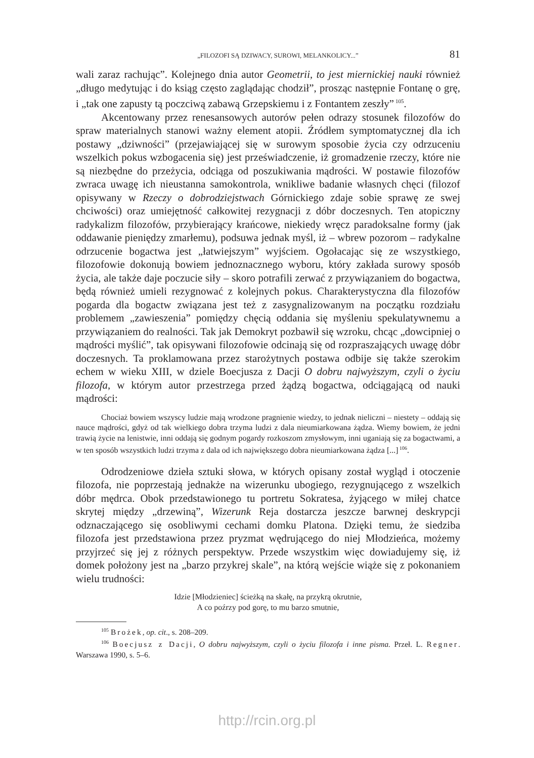„FILOZOFI SĄ DZIWACY, SUROWI, MELANKOLICY...” 81
wali zaraz rachując”. Kolejnego dnia autor Geometrii, to jest miernickiej nauki również „długo medytując i do ksiąg często zaglądając chodził”, prosząc następnie Fontanę o grę, i „tak one zapusty tą poczciwą zabawą Grzepskiemu i z Fontantem zeszły”<sup>105</sup>.
Akcentowany przez renesansowych autorów pełen odrazy stosunek filozofów do spraw materialnych stanowi ważny element atopii. Źródłem symptomatycznej dla ich postawy „dziwności” (przejawiającej się w surowym sposobie życia czy odrzuceniu wszelkich pokus wzbogacenia się) jest przeświadczenie, iż gromadzenie rzeczy, które nie są niezbędne do przeżycia, odciąga od poszukiwania mądrości. W postawie filozofów zwraca uwagę ich nieustanna samokontrola, wnikliwe badanie własnych chęci (filozof opisywany w Rzeczy o dobrodziejstwach Górnickiego zdaje sobie sprawę ze swej chciwości) oraz umiejętność całkowitej rezygnacji z dóbr doczesnych. Ten atopiczny radykalizm filozofów, przybierający krańcowe, niekiedy wręcz paradoksalne formy (jak oddawanie pieniędzy zmarłemu), podsuwa jednak myśl, iż – wbrew pozorom – radykalne odrzucenie bogactwa jest „łatwiejszym” wyjściem. Ogołacając się ze wszystkiego, filozofowie dokonują bowiem jednoznacznego wyboru, który zakłada surowy sposób życia, ale także daje poczucie siły – skoro potrafili zerwać z przywiązaniem do bogactwa, będą również umieli rezygnować z kolejnych pokus. Charakterystyczna dla filozofów pogarda dla bogactw związana jest też z zasygnalizowanym na początku rozdziału problemem „zawieszenia” pomiędzy chęcią oddania się myśleniu spekulatywnemu a przywiązaniem do realności. Tak jak Demokryt pozbawił się wzroku, chcąc „dowcipniej o mądrości myślić”, tak opisywani filozofowie odcinają się od rozpraszających uwagę dóbr doczesnych. Ta proklamowana przez starożytnych postawa odbije się także szerokim echem w wieku XIII, w dziele Boecjusza z Dacji O dobru najwyższym, czyli o życiu filozofa, w którym autor przestrzega przed żądzą bogactwa, odciągającą od nauki mądrości:
Chociaż bowiem wszyscy ludzie mają wrodzone pragnienie wiedzy, to jednak nieliczni – niestety – oddają się nauce mądrości, gdyż od tak wielkiego dobra trzyma ludzi z dala nieumiarkowana żądza. Wiemy bowiem, że jedni trawią życie na lenistwie, inni oddają się godnym pogardy rozkoszom zmysłowym, inni uganiają się za bogactwami, a w ten sposób wszystkich ludzi trzyma z dala od ich największego dobra nieumiarkowana żądza [...]<sup>106</sup>.
Odrodzeniowe dzieła sztuki słowa, w których opisany został wygląd i otoczenie filozofa, nie poprzestają jednakże na wizerunku ubogiego, rezygnującego z wszelkich dóbr mędrca. Obok przedstawionego tu portretu Sokratesa, żyjącego w miłej chatce skrytej między „drzewiną”, Wizerunk Reja dostarcza jeszcze barwnej deskrypcji odznaczającego się osobliwymi cechami domku Platona. Dzięki temu, że siedziba filozofa jest przedstawiona przez pryzmat wędrującego do niej Młodzieńca, możemy przyjrzeć się jej z różnych perspektyw. Przede wszystkim więc dowiadujemy się, iż domek położony jest na „barzo przykrej skale”, na którą wejście wiąże się z pokonaniem wielu trudności:
Idzie [Młodzieniec] ścieżką na skałę, na przykrą okrutnie,
A co poźrzy pod gorę, to mu barzo smutnie,
<sup>105</sup> Brożek, op. cit., s. 208–209.
<sup>106</sup> Boecjusz z Dacji, O dobru najwyższym, czyli o życiu filozofa i inne pisma. Przeł. L. Regner. Warszawa 1990, s. 5–6.
http://rcin.org.pl